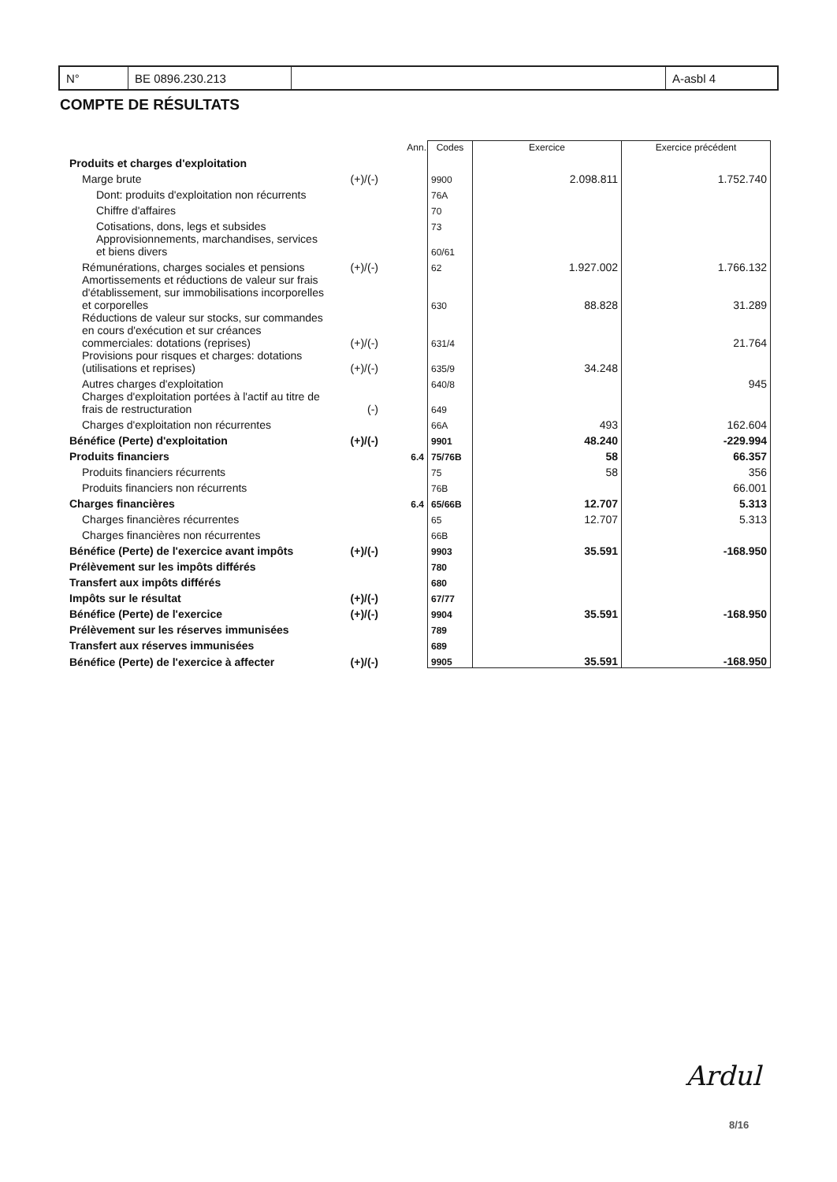| N° | BE 0896.230.213 | | A-asbl 4 |
COMPTE DE RÉSULTATS
| | | Ann. | Codes | Exercice | Exercice précédent |
| --- | --- | --- | --- | --- | --- |
| Produits et charges d'exploitation | | | | | |
| Marge brute | (+)/(-) | | 9900 | 2.098.811 | 1.752.740 |
| Dont: produits d'exploitation non récurrents | | | 76A | | |
| Chiffre d'affaires | | | 70 | | |
| Cotisations, dons, legs et subsides | | | 73 | | |
| Approvisionnements, marchandises, services et biens divers | | | 60/61 | | |
| Rémunérations, charges sociales et pensions | (+)/(-) | | 62 | 1.927.002 | 1.766.132 |
| Amortissements et réductions de valeur sur frais d'établissement, sur immobilisations incorporelles et corporelles | | | 630 | 88.828 | 31.289 |
| Réductions de valeur sur stocks, sur commandes en cours d'exécution et sur créances commerciales: dotations (reprises) | (+)/(-) | | 631/4 | | 21.764 |
| Provisions pour risques et charges: dotations (utilisations et reprises) | (+)/(-) | | 635/9 | 34.248 | |
| Autres charges d'exploitation | | | 640/8 | | 945 |
| Charges d'exploitation portées à l'actif au titre de frais de restructuration | (-) | | 649 | | |
| Charges d'exploitation non récurrentes | | | 66A | 493 | 162.604 |
| Bénéfice (Perte) d'exploitation | (+)/(-) | | 9901 | 48.240 | -229.994 |
| Produits financiers | | 6.4 | 75/76B | 58 | 66.357 |
| Produits financiers récurrents | | | 75 | 58 | 356 |
| Produits financiers non récurrents | | | 76B | | 66.001 |
| Charges financières | | 6.4 | 65/66B | 12.707 | 5.313 |
| Charges financières récurrentes | | | 65 | 12.707 | 5.313 |
| Charges financières non récurrentes | | | 66B | | |
| Bénéfice (Perte) de l'exercice avant impôts | (+)/(-) | | 9903 | 35.591 | -168.950 |
| Prélèvement sur les impôts différés | | | 780 | | |
| Transfert aux impôts différés | | | 680 | | |
| Impôts sur le résultat | (+)/(-) | | 67/77 | | |
| Bénéfice (Perte) de l'exercice | (+)/(-) | | 9904 | 35.591 | -168.950 |
| Prélèvement sur les réserves immunisées | | | 789 | | |
| Transfert aux réserves immunisées | | | 689 | | |
| Bénéfice (Perte) de l'exercice à affecter | (+)/(-) | | 9905 | 35.591 | -168.950 |
Ardul
8/16